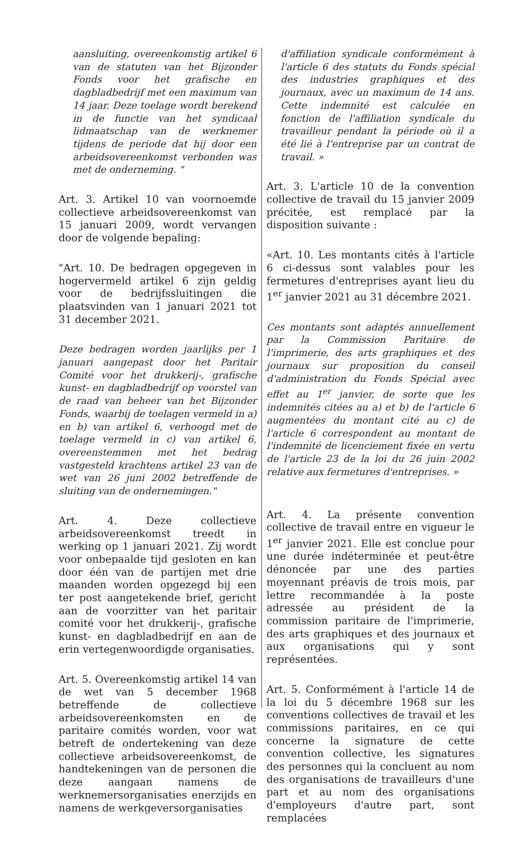aansluiting, overeenkomstig artikel 6 van de statuten van het Bijzonder Fonds voor het grafische en dagbladbedrijf met een maximum van 14 jaar. Deze toelage wordt berekend in de functie van het syndicaal lidmaatschap van de werknemer tijdens de periode dat hij door een arbeidsovereenkomst verbonden was met de onderneming. "
Art. 3. Artikel 10 van voornoemde collectieve arbeidsovereenkomst van 15 januari 2009, wordt vervangen door de volgende bepaling:
"Art. 10. De bedragen opgegeven in hogervermeld artikel 6 zijn geldig voor de bedrijfssluitingen die plaatsvinden van 1 januari 2021 tot 31 december 2021.
Deze bedragen worden jaarlijks per 1 januari aangepast door het Paritair Comité voor het drukkerij-, grafische kunst- en dagbladbedrijf op voorstel van de raad van beheer van het Bijzonder Fonds, waarbij de toelagen vermeld in a) en b) van artikel 6, verhoogd met de toelage vermeld in c) van artikel 6, overeenstemmen met het bedrag vastgesteld krachtens artikel 23 van de wet van 26 juni 2002 betreffende de sluiting van de ondernemingen."
Art. 4. Deze collectieve arbeidsovereenkomst treedt in werking op 1 januari 2021. Zij wordt voor onbepaalde tijd gesloten en kan door één van de partijen met drie maanden worden opgezegd bij een ter post aangetekende brief, gericht aan de voorzitter van het paritair comité voor het drukkerij-, grafische kunst- en dagbladbedrijf en aan de erin vertegenwoordigde organisaties.
Art. 5. Overeenkomstig artikel 14 van de wet van 5 december 1968 betreffende de collectieve arbeidsovereenkomsten en de paritaire comités worden, voor wat betreft de ondertekening van deze collectieve arbeidsovereenkomst, de handtekeningen van de personen die deze aangaan namens de werknemersorganisaties enerzijds en namens de werkgeversorganisaties
d'affiliation syndicale conformément à l'article 6 des statuts du Fonds spécial des industries graphiques et des journaux, avec un maximum de 14 ans. Cette indemnité est calculée en fonction de l'affiliation syndicale du travailleur pendant la période où il a été lié à l'entreprise par un contrat de travail. »
Art. 3. L'article 10 de la convention collective de travail du 15 janvier 2009 précitée, est remplacé par la disposition suivante :
«Art. 10. Les montants cités à l'article 6 ci-dessus sont valables pour les fermetures d'entreprises ayant lieu du 1<sup>er</sup> janvier 2021 au 31 décembre 2021.
Ces montants sont adaptés annuellement par la Commission Paritaire de l'imprimerie, des arts graphiques et des journaux sur proposition du conseil d'administration du Fonds Spécial avec effet au 1<sup>er</sup> janvier, de sorte que les indemnités citées au a) et b) de l'article 6 augmentées du montant cité au c) de l'article 6 correspondent au montant de l'indemnité de licenciement fixée en vertu de l'article 23 de la loi du 26 juin 2002 relative aux fermetures d'entreprises. »
Art. 4. La présente convention collective de travail entre en vigueur le 1<sup>er</sup> janvier 2021. Elle est conclue pour une durée indéterminée et peut-être dénoncée par une des parties moyennant préavis de trois mois, par lettre recommandée à la poste adressée au président de la commission paritaire de l'imprimerie, des arts graphiques et des journaux et aux organisations qui y sont représentées.
Art. 5. Conformément à l'article 14 de la loi du 5 décembre 1968 sur les conventions collectives de travail et les commissions paritaires, en ce qui concerne la signature de cette convention collective, les signatures des personnes qui la concluent au nom des organisations de travailleurs d'une part et au nom des organisations d'employeurs d'autre part, sont remplacées